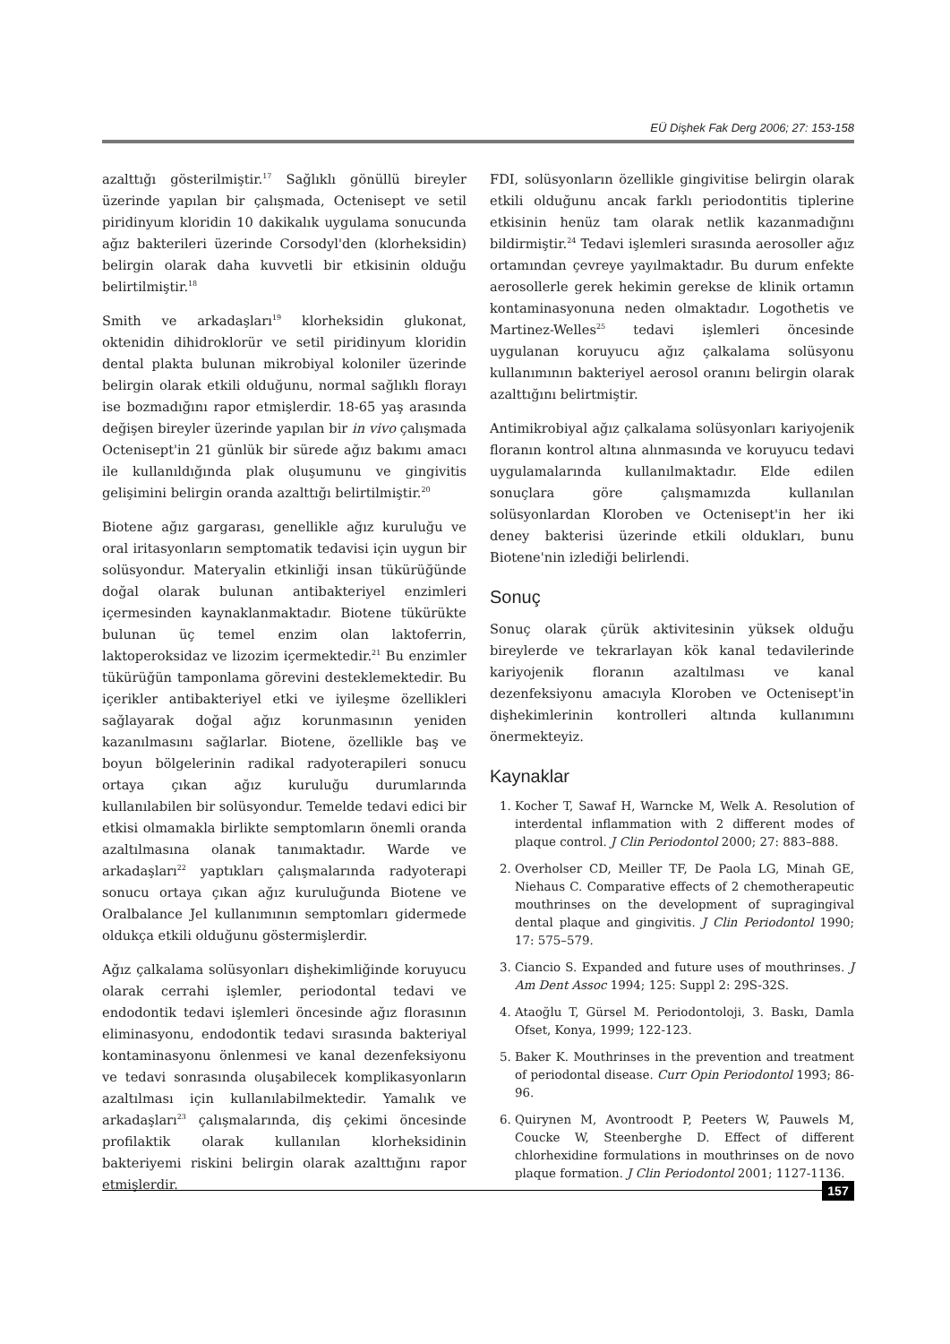EÜ Dişhek Fak Derg 2006; 27: 153-158
azalttığı gösterilmiştir.<sup>17</sup> Sağlıklı gönüllü bireyler üzerinde yapılan bir çalışmada, Octenisept ve setil piridinyum kloridin 10 dakikalık uygulama sonucunda ağız bakterileri üzerinde Corsodyl'den (klorheksidin) belirgin olarak daha kuvvetli bir etkisinin olduğu belirtilmiştir.<sup>18</sup>
Smith ve arkadaşları<sup>19</sup> klorheksidin glukonat, oktenidin dihidroklorür ve setil piridinyum kloridin dental plakta bulunan mikrobiyal koloniler üzerinde belirgin olarak etkili olduğunu, normal sağlıklı florayı ise bozmadığını rapor etmişlerdir. 18-65 yaş arasında değişen bireyler üzerinde yapılan bir in vivo çalışmada Octenisept'in 21 günlük bir sürede ağız bakımı amacı ile kullanıldığında plak oluşumunu ve gingivitis gelişimini belirgin oranda azalttığı belirtilmiştir.<sup>20</sup>
Biotene ağız gargarası, genellikle ağız kuruluğu ve oral iritasyonların semptomatik tedavisi için uygun bir solüsyondur. Materyalin etkinliği insan tükürüğünde doğal olarak bulunan antibakteriyel enzimleri içermesinden kaynaklanmaktadır. Biotene tükürükte bulunan üç temel enzim olan laktoferrin, laktoperoksidaz ve lizozim içermektedir.<sup>21</sup> Bu enzimler tükürüğün tamponlama görevini desteklemektedir. Bu içerikler antibakteriyel etki ve iyileşme özellikleri sağlayarak doğal ağız korunmasının yeniden kazanılmasını sağlarlar. Biotene, özellikle baş ve boyun bölgelerinin radikal radyoterapileri sonucu ortaya çıkan ağız kuruluğu durumlarında kullanılabilen bir solüsyondur. Temelde tedavi edici bir etkisi olmamakla birlikte semptomların önemli oranda azaltılmasına olanak tanımaktadır. Warde ve arkadaşları<sup>22</sup> yaptıkları çalışmalarında radyoterapi sonucu ortaya çıkan ağız kuruluğunda Biotene ve Oralbalance Jel kullanımının semptomları gidermede oldukça etkili olduğunu göstermişlerdir.
Ağız çalkalama solüsyonları dişhekimliğinde koruyucu olarak cerrahi işlemler, periodontal tedavi ve endodontik tedavi işlemleri öncesinde ağız florasının eliminasyonu, endodontik tedavi sırasında bakteriyal kontaminasyonu önlenmesi ve kanal dezenfeksiyonu ve tedavi sonrasında oluşabilecek komplikasyonların azaltılması için kullanılabilmektedir. Yamalık ve arkadaşları<sup>23</sup> çalışmalarında, diş çekimi öncesinde profilaktik olarak kullanılan klorheksidinin bakteriyemi riskini belirgin olarak azalttığını rapor etmişlerdir.
FDI, solüsyonların özellikle gingivitise belirgin olarak etkili olduğunu ancak farklı periodontitis tiplerine etkisinin henüz tam olarak netlik kazanmadığını bildirmiştir.<sup>24</sup> Tedavi işlemleri sırasında aerosoller ağız ortamından çevreye yayılmaktadır. Bu durum enfekte aerosollerle gerek hekimin gerekse de klinik ortamın kontaminasyonuna neden olmaktadır. Logothetis ve Martinez-Welles<sup>25</sup> tedavi işlemleri öncesinde uygulanan koruyucu ağız çalkalama solüsyonu kullanımının bakteriyel aerosol oranını belirgin olarak azalttığını belirtmiştir.
Antimikrobiyal ağız çalkalama solüsyonları kariyojenik floranın kontrol altına alınmasında ve koruyucu tedavi uygulamalarında kullanılmaktadır. Elde edilen sonuçlara göre çalışmamızda kullanılan solüsyonlardan Kloroben ve Octenisept'in her iki deney bakterisi üzerinde etkili oldukları, bunu Biotene'nin izlediği belirlendi.
Sonuç
Sonuç olarak çürük aktivitesinin yüksek olduğu bireylerde ve tekrarlayan kök kanal tedavilerinde kariyojenik floranın azaltılması ve kanal dezenfeksiyonu amacıyla Kloroben ve Octenisept'in dişhekimlerinin kontrolleri altında kullanımını önermekteyiz.
Kaynaklar
1. Kocher T, Sawaf H, Warncke M, Welk A. Resolution of interdental inflammation with 2 different modes of plaque control. J Clin Periodontol 2000; 27: 883–888.
2. Overholser CD, Meiller TF, De Paola LG, Minah GE, Niehaus C. Comparative effects of 2 chemotherapeutic mouthrinses on the development of supragingival dental plaque and gingivitis. J Clin Periodontol 1990; 17: 575–579.
3. Ciancio S. Expanded and future uses of mouthrinses. J Am Dent Assoc 1994; 125: Suppl 2: 29S-32S.
4. Ataoğlu T, Gürsel M. Periodontoloji, 3. Baskı, Damla Ofset, Konya, 1999; 122-123.
5. Baker K. Mouthrinses in the prevention and treatment of periodontal disease. Curr Opin Periodontol 1993; 86-96.
6. Quirynen M, Avontroodt P, Peeters W, Pauwels M, Coucke W, Steenberghe D. Effect of different chlorhexidine formulations in mouthrinses on de novo plaque formation. J Clin Periodontol 2001; 1127-1136.
157